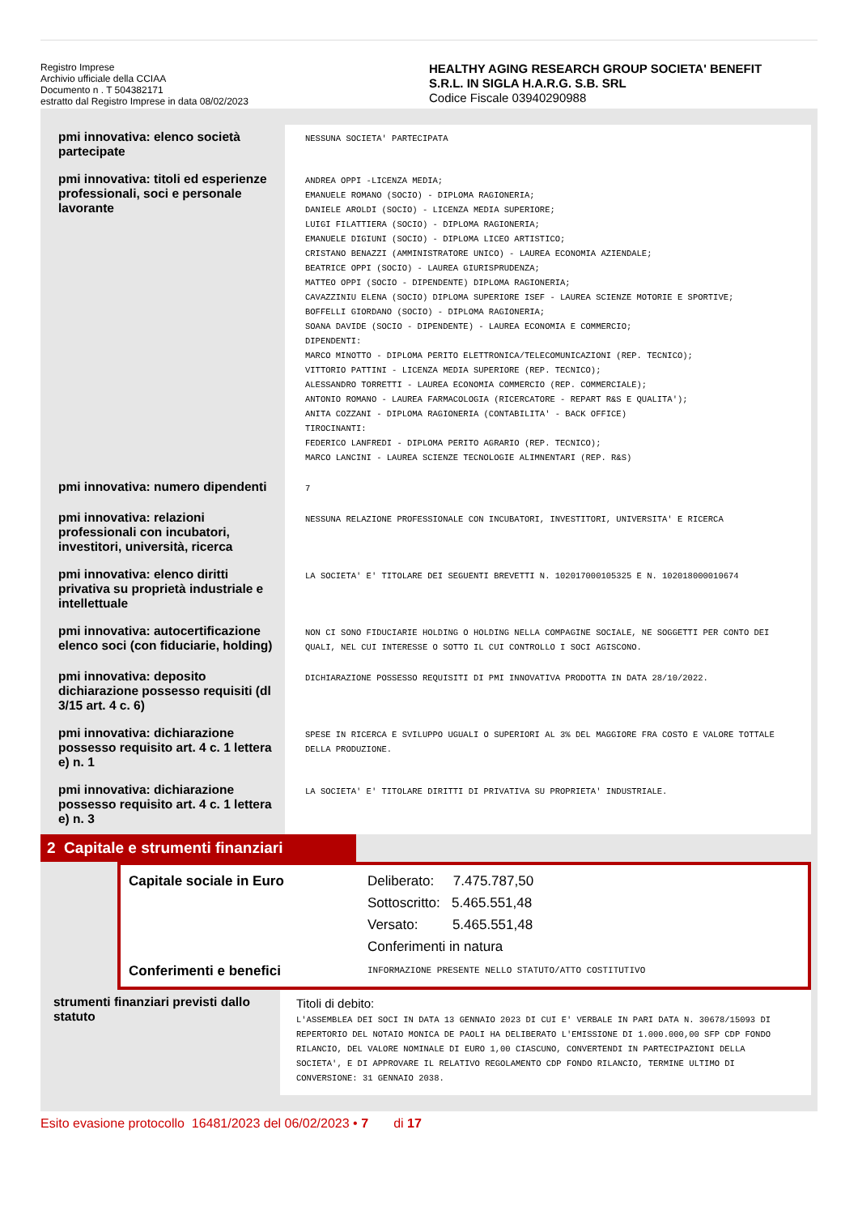Registro Imprese
Archivio ufficiale della CCIAA
Documento n . T 504382171
estratto dal Registro Imprese in data 08/02/2023
HEALTHY AGING RESEARCH GROUP SOCIETA' BENEFIT
S.R.L. IN SIGLA H.A.R.G. S.B. SRL
Codice Fiscale 03940290988
| pmi innovativa: elenco società partecipate | NESSUNA SOCIETA' PARTECIPATA |
| pmi innovativa: titoli ed esperienze professionali, soci e personale lavorante | ANDREA OPPI -LICENZA MEDIA; EMANUELE ROMANO (SOCIO) - DIPLOMA RAGIONERIA; DANIELE AROLDI (SOCIO) - LICENZA MEDIA SUPERIORE; LUIGI FILATTIERA (SOCIO) - DIPLOMA RAGIONERIA; EMANUELE DIGIUNI (SOCIO) - DIPLOMA LICEO ARTISTICO; CRISTANO BENAZZI (AMMINISTRATORE UNICO) - LAUREA ECONOMIA AZIENDALE; BEATRICE OPPI (SOCIO) - LAUREA GIURISPRUDENZA; MATTEO OPPI (SOCIO - DIPENDENTE) DIPLOMA RAGIONERIA; CAVAZZINIU ELENA (SOCIO) DIPLOMA SUPERIORE ISEF - LAUREA SCIENZE MOTORIE E SPORTIVE; BOFFELLI GIORDANO (SOCIO) - DIPLOMA RAGIONERIA; SOANA DAVIDE (SOCIO - DIPENDENTE) - LAUREA ECONOMIA E COMMERCIO; DIPENDENTI: MARCO MINOTTO - DIPLOMA PERITO ELETTRONICA/TELECOMUNICAZIONI (REP. TECNICO); VITTORIO PATTINI - LICENZA MEDIA SUPERIORE (REP. TECNICO); ALESSANDRO TORRETTI - LAUREA ECONOMIA COMMERCIO (REP. COMMERCIALE); ANTONIO ROMANO - LAUREA FARMACOLOGIA (RICERCATORE - REPART R&S E QUALITA'); ANITA COZZANI - DIPLOMA RAGIONERIA (CONTABILITA' - BACK OFFICE) TIROCINANTI: FEDERICO LANFREDI - DIPLOMA PERITO AGRARIO (REP. TECNICO); MARCO LANCINI - LAUREA SCIENZE TECNOLOGIE ALIMNENTARI (REP. R&S) |
| pmi innovativa: numero dipendenti | 7 |
| pmi innovativa: relazioni professionali con incubatori, investitori, università, ricerca | NESSUNA RELAZIONE PROFESSIONALE CON INCUBATORI, INVESTITORI, UNIVERSITA' E RICERCA |
| pmi innovativa: elenco diritti privativa su proprietà industriale e intellettuale | LA SOCIETA' E' TITOLARE DEI SEGUENTI BREVETTI N. 102017000105325 E N. 102018000010674 |
| pmi innovativa: autocertificazione elenco soci (con fiduciarie, holding) | NON CI SONO FIDUCIARIE HOLDING O HOLDING NELLA COMPAGINE SOCIALE, NE SOGGETTI PER CONTO DEI QUALI, NEL CUI INTERESSE O SOTTO IL CUI CONTROLLO I SOCI AGISCONO. |
| pmi innovativa: deposito dichiarazione possesso requisiti (dl 3/15 art. 4 c. 6) | DICHIARAZIONE POSSESSO REQUISITI DI PMI INNOVATIVA PRODOTTA IN DATA 28/10/2022. |
| pmi innovativa: dichiarazione possesso requisito art. 4 c. 1 lettera e) n. 1 | SPESE IN RICERCA E SVILUPPO UGUALI O SUPERIORI AL 3% DEL MAGGIORE FRA COSTO E VALORE TOTTALE DELLA PRODUZIONE. |
| pmi innovativa: dichiarazione possesso requisito art. 4 c. 1 lettera e) n. 3 | LA SOCIETA' E' TITOLARE DIRITTI DI PRIVATIVA SU PROPRIETA' INDUSTRIALE. |
2 Capitale e strumenti finanziari
Capitale sociale in Euro
Conferimenti e benefici
Deliberato: 7.475.787,50
Sottoscritto: 5.465.551,48
Versato: 5.465.551,48
Conferimenti in natura
INFORMAZIONE PRESENTE NELLO STATUTO/ATTO COSTITUTIVO
| strumenti finanziari previsti dallo statuto | Titoli di debito: L'ASSEMBLEA DEI SOCI IN DATA 13 GENNAIO 2023 DI CUI E' VERBALE IN PARI DATA N. 30678/15093 DI REPERTORIO DEL NOTAIO MONICA DE PAOLI HA DELIBERATO L'EMISSIONE DI 1.000.000,00 SFP CDP FONDO RILANCIO, DEL VALORE NOMINALE DI EURO 1,00 CIASCUNO, CONVERTENDI IN PARTECIPAZIONI DELLA SOCIETA', E DI APPROVARE IL RELATIVO REGOLAMENTO CDP FONDO RILANCIO, TERMINE ULTIMO DI CONVERSIONE: 31 GENNAIO 2038. |
Esito evasione protocollo 16481/2023 del 06/02/2023 • 7 di 17